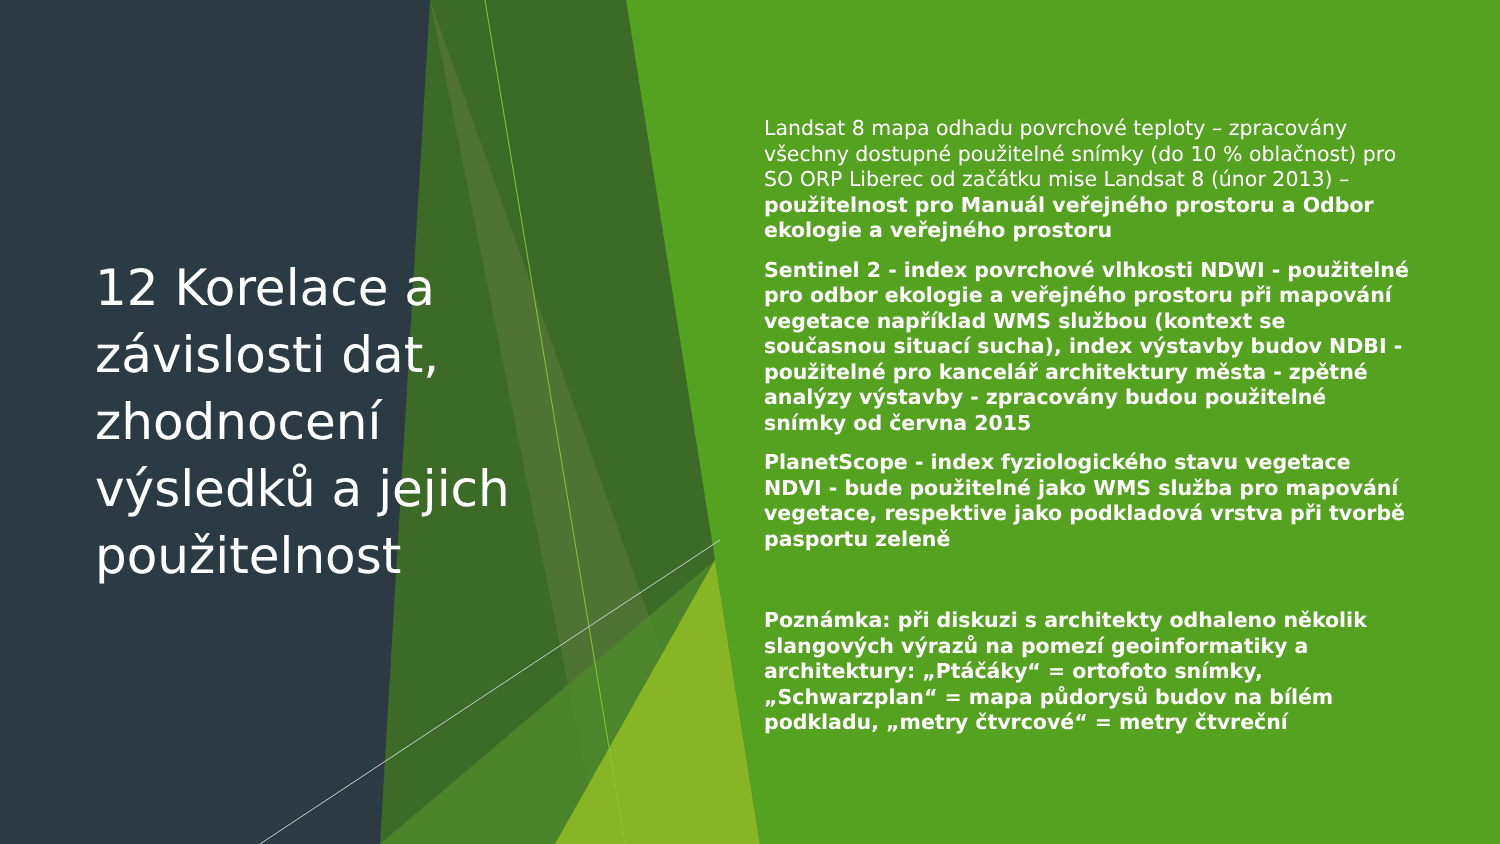12 Korelace a závislosti dat, zhodnocení výsledků a jejich použitelnost
Landsat 8 mapa odhadu povrchové teploty – zpracovány všechny dostupné použitelné snímky (do 10 % oblačnost) pro SO ORP Liberec od začátku mise Landsat 8 (únor 2013) – použitelnost pro Manuál veřejného prostoru a Odbor ekologie a veřejného prostoru
Sentinel 2 - index povrchové vlhkosti NDWI - použitelné pro odbor ekologie a veřejného prostoru při mapování vegetace například WMS službou (kontext se současnou situací sucha), index výstavby budov NDBI - použitelné pro kancelář architektury města - zpětné analýzy výstavby - zpracovány budou použitelné snímky od června 2015
PlanetScope - index fyziologického stavu vegetace NDVI - bude použitelné jako WMS služba pro mapování vegetace, respektive jako podkladová vrstva při tvorbě pasportu zeleně
Poznámka: při diskuzi s architekty odhaleno několik slangových výrazů na pomezí geoinformatiky a architektury: „Ptáčáky“ = ortofoto snímky, „Schwarzplan“ = mapa půdorysů budov na bílém podkladu, „metry čtvrcové“ = metry čtvreční